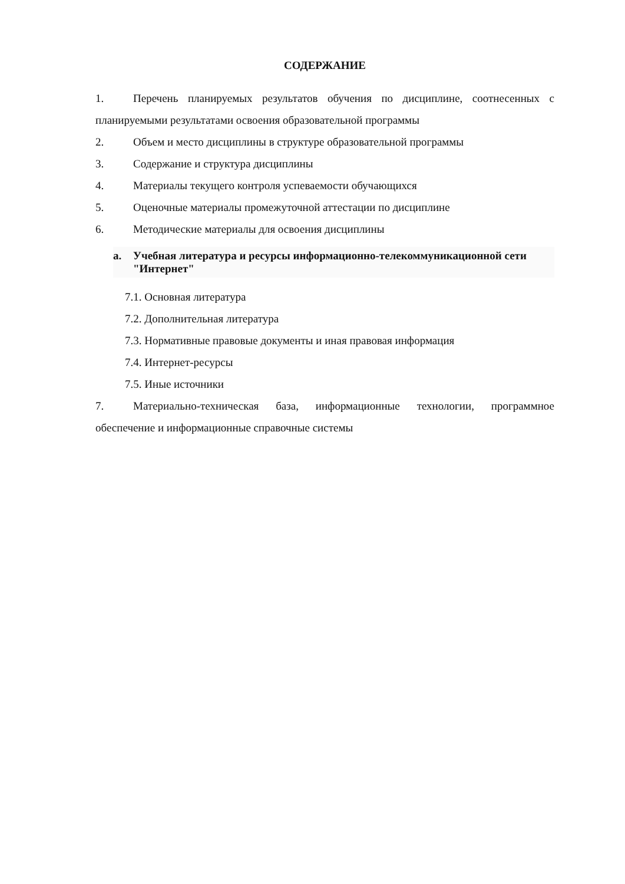СОДЕРЖАНИЕ
1. Перечень планируемых результатов обучения по дисциплине, соотнесенных с планируемыми результатами освоения образовательной программы
2. Объем и место дисциплины в структуре образовательной программы
3. Содержание и структура дисциплины
4. Материалы текущего контроля успеваемости обучающихся
5. Оценочные материалы промежуточной аттестации по дисциплине
6. Методические материалы для освоения дисциплины
a. Учебная литература и ресурсы информационно-телекоммуникационной сети "Интернет"
7.1. Основная литература
7.2. Дополнительная литература
7.3. Нормативные правовые документы и иная правовая информация
7.4. Интернет-ресурсы
7.5. Иные источники
7. Материально-техническая база, информационные технологии, программное обеспечение и информационные справочные системы